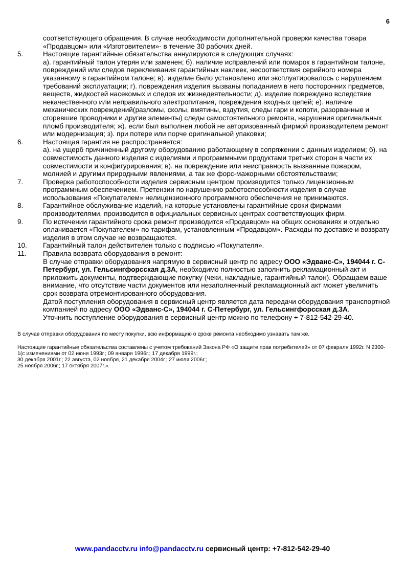6
соответствующего обращения. В случае необходимости дополнительной проверки качества товара «Продавцом» или «Изготовителем»- в течение 30 рабочих дней.
5. Настоящие гарантийные обязательства аннулируются в следующих случаях:
а). гарантийный талон утерян или заменен; б). наличие исправлений или помарок в гарантийном талоне, повреждений или следов переклеивания гарантийных наклеек, несоответствия серийного номера указанному в гарантийном талоне; в). изделие было установлено или эксплуатировалось с нарушением требований эксплуатации; г). повреждения изделия вызваны попаданием в него посторонних предметов, веществ, жидкостей насекомых и следов их жизнедеятельности; д). изделие повреждено вследствие некачественного или неправильного электропитания, повреждения входных цепей; е). наличие механических повреждений(разломы, сколы, вмятины, вздутия, следы гари и копоти, разорванные и сгоревшие проводники и другие элементы) следы самостоятельного ремонта, нарушения оригинальных пломб производителя; ж). если был выполнен любой не авторизованный фирмой производителем ремонт или модернизация; з). при потере или порче оригинальной упаковки;
6. Настоящая гарантия не распространяется:
а). на ущерб причиненный другому оборудованию работающему в сопряжении с данным изделием; б). на совместимость данного изделия с изделиями и программными продуктами третьих сторон в части их совместимости и конфигурирования; в). на повреждение или неисправность вызванные пожаром, молнией и другими природными явлениями, а так же форс-мажорными обстоятельствами;
7. Проверка работоспособности изделия сервисным центром производится только лицензионным программным обеспечением. Претензии по нарушению работоспособности изделия в случае использования «Покупателем» нелицензионного программного обеспечения не принимаются.
8. Гарантийное обслуживание изделий, на которые установлены гарантийные сроки фирмами производителями, производится в официальных сервисных центрах соответствующих фирм.
9. По истечении гарантийного срока ремонт производится «Продавцом» на общих основаниях и отдельно оплачивается «Покупателем» по тарифам, установленным «Продавцом». Расходы по доставке и возврату изделия в этом случае не возвращаются.
10. Гарантийный талон действителен только с подписью «Покупателя».
11. Правила возврата оборудования в ремонт:
В случае отправки оборудования напрямую в сервисный центр по адресу ООО «Эдванс-С», 194044 г. С-Петербург, ул. Гельсингфорсская д.3А, необходимо полностью заполнить рекламационный акт и приложить документы, подтверждающие покупку (чеки, накладные, гарантийный талон). Обращаем ваше внимание, что отсутствие части документов или незаполненный рекламационный акт может увеличить срок возврата отремонтированного оборудования.
Датой поступления оборудования в сервисный центр является дата передачи оборудования транспортной компанией по адресу ООО «Эдванс-С», 194044 г. С-Петербург, ул. Гельсингфорсская д.3А.
Уточнить поступление оборудования в сервисный центр можно по телефону + 7-812-542-29-40.
В случае отправки оборудования по месту покупки, всю информацию о сроке ремонта необходимо узнавать там же.
Настоящие гарантийные обязательства составлены с учетом требований Закона РФ «О защите прав потребителей» от 07 февраля 1992г. N 2300-1(с изменениями от 02 июня 1993г.; 09 января 1996г.; 17 декабря 1999г.;
30 декабря 2001г.; 22 августа, 02 ноября, 21 декабря 2004г.; 27 июля 2006г.;
25 ноября 2006г.; 17 октября 2007г.».
www.pandacctv.ru info@pandacctv.ru сервисный центр: +7-812-542-29-40